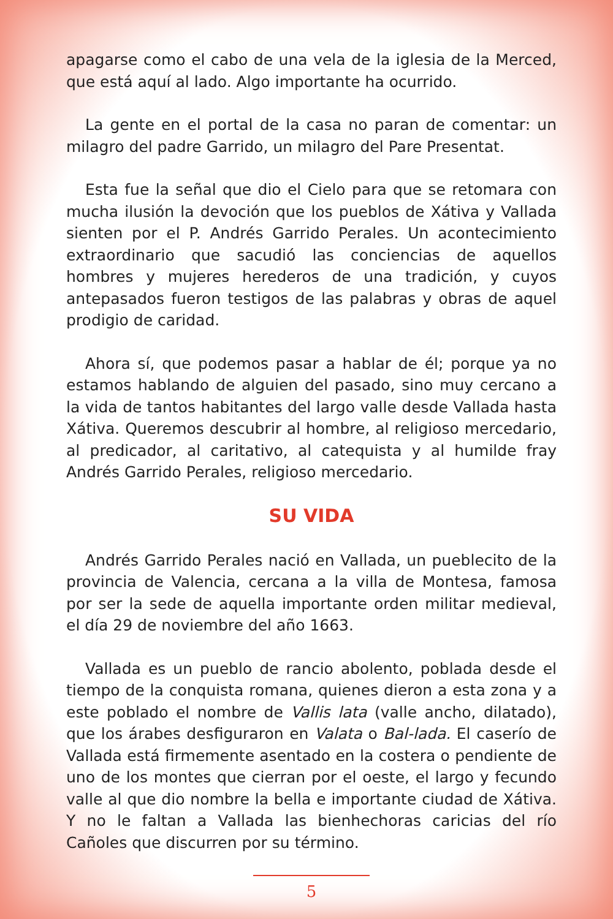apagarse como el cabo de una vela de la iglesia de la Merced, que está aquí al lado. Algo importante ha ocurrido.
La gente en el portal de la casa no paran de comentar: un milagro del padre Garrido, un milagro del Pare Presentat.
Esta fue la señal que dio el Cielo para que se retomara con mucha ilusión la devoción que los pueblos de Xátiva y Vallada sienten por el P. Andrés Garrido Perales. Un acontecimiento extraordinario que sacudió las conciencias de aquellos hombres y mujeres herederos de una tradición, y cuyos antepasados fueron testigos de las palabras y obras de aquel prodigio de caridad.
Ahora sí, que podemos pasar a hablar de él; porque ya no estamos hablando de alguien del pasado, sino muy cercano a la vida de tantos habitantes del largo valle desde Vallada hasta Xátiva. Queremos descubrir al hombre, al religioso mercedario, al predicador, al caritativo, al catequista y al humilde fray Andrés Garrido Perales, religioso mercedario.
SU VIDA
Andrés Garrido Perales nació en Vallada, un pueblecito de la provincia de Valencia, cercana a la villa de Montesa, famosa por ser la sede de aquella importante orden militar medieval, el día 29 de noviembre del año 1663.
Vallada es un pueblo de rancio abolento, poblada desde el tiempo de la conquista romana, quienes dieron a esta zona y a este poblado el nombre de Vallis lata (valle ancho, dilatado), que los árabes desfiguraron en Valata o Bal-lada. El caserío de Vallada está firmemente asentado en la costera o pendiente de uno de los montes que cierran por el oeste, el largo y fecundo valle al que dio nombre la bella e importante ciudad de Xátiva. Y no le faltan a Vallada las bienhechoras caricias del río Cañoles que discurren por su término.
5